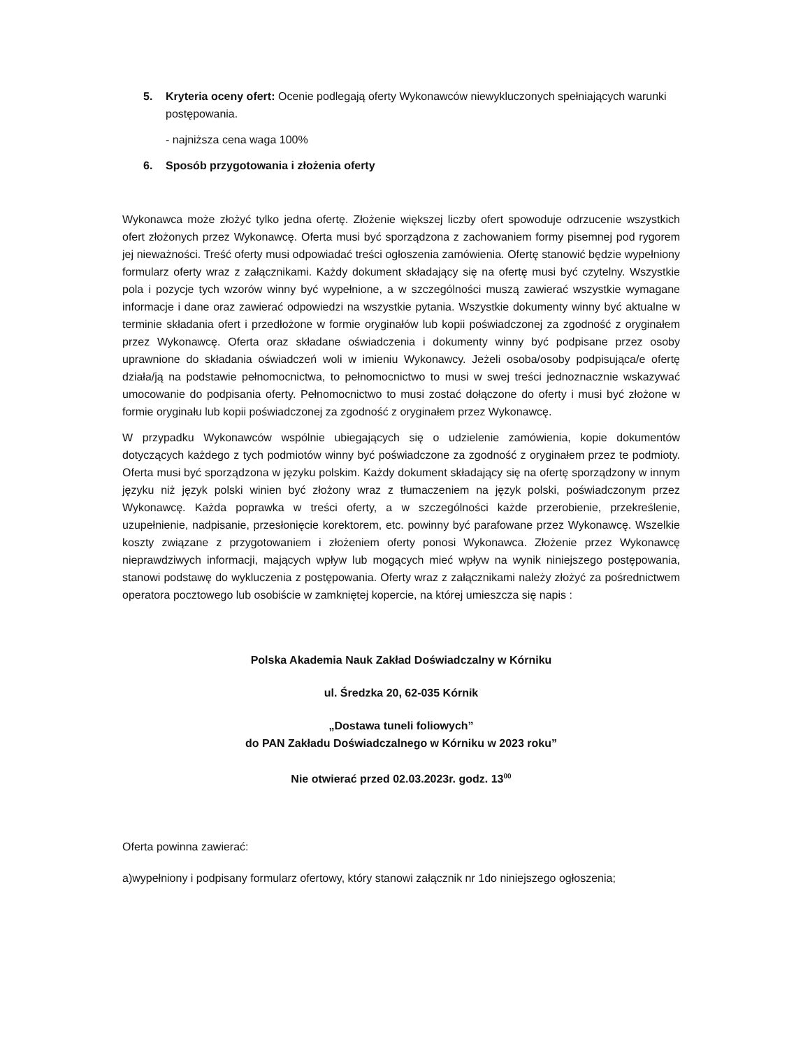5. Kryteria oceny ofert: Ocenie podlegają oferty Wykonawców niewykluczonych spełniających warunki postępowania.
- najniższa cena waga 100%
6. Sposób przygotowania i złożenia oferty
Wykonawca może złożyć tylko jedna ofertę. Złożenie większej liczby ofert spowoduje odrzucenie wszystkich ofert złożonych przez Wykonawcę. Oferta musi być sporządzona z zachowaniem formy pisemnej pod rygorem jej nieważności. Treść oferty musi odpowiadać treści ogłoszenia zamówienia. Ofertę stanowić będzie wypełniony formularz oferty wraz z załącznikami. Każdy dokument składający się na ofertę musi być czytelny. Wszystkie pola i pozycje tych wzorów winny być wypełnione, a w szczególności muszą zawierać wszystkie wymagane informacje i dane oraz zawierać odpowiedzi na wszystkie pytania. Wszystkie dokumenty winny być aktualne w terminie składania ofert i przedłożone w formie oryginałów lub kopii poświadczonej za zgodność z oryginałem przez Wykonawcę. Oferta oraz składane oświadczenia i dokumenty winny być podpisane przez osoby uprawnione do składania oświadczeń woli w imieniu Wykonawcy. Jeżeli osoba/osoby podpisująca/e ofertę działa/ją na podstawie pełnomocnictwa, to pełnomocnictwo to musi w swej treści jednoznacznie wskazywać umocowanie do podpisania oferty. Pełnomocnictwo to musi zostać dołączone do oferty i musi być złożone w formie oryginału lub kopii poświadczonej za zgodność z oryginałem przez Wykonawcę.
W przypadku Wykonawców wspólnie ubiegających się o udzielenie zamówienia, kopie dokumentów dotyczących każdego z tych podmiotów winny być poświadczone za zgodność z oryginałem przez te podmioty. Oferta musi być sporządzona w języku polskim. Każdy dokument składający się na ofertę sporządzony w innym języku niż język polski winien być złożony wraz z tłumaczeniem na język polski, poświadczonym przez Wykonawcę. Każda poprawka w treści oferty, a w szczególności każde przerobienie, przekreślenie, uzupełnienie, nadpisanie, przesłonięcie korektorem, etc. powinny być parafowane przez Wykonawcę. Wszelkie koszty związane z przygotowaniem i złożeniem oferty ponosi Wykonawca. Złożenie przez Wykonawcę nieprawdziwych informacji, mających wpływ lub mogących mieć wpływ na wynik niniejszego postępowania, stanowi podstawę do wykluczenia z postępowania. Oferty wraz z załącznikami należy złożyć za pośrednictwem operatora pocztowego lub osobiście w zamkniętej kopercie, na której umieszcza się napis :
Polska Akademia Nauk Zakład Doświadczalny w Kórniku
ul. Średzka 20, 62-035 Kórnik
„Dostawa tuneli foliowych”
do PAN Zakładu Doświadczalnego w Kórniku w 2023 roku”
Nie otwierać przed 02.03.2023r. godz. 13<sup>00</sup>
Oferta powinna zawierać:
a)wypełniony i podpisany formularz ofertowy, który stanowi załącznik nr 1do niniejszego ogłoszenia;